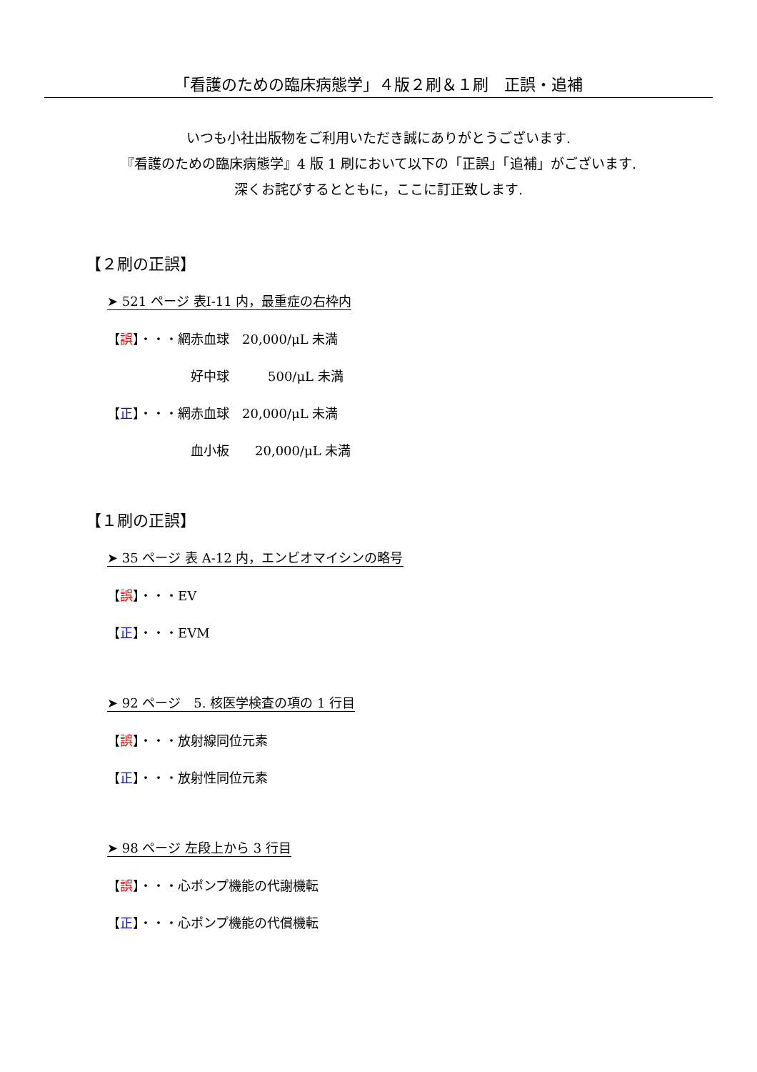「看護のための臨床病態学」４版２刷＆１刷　正誤・追補
いつも小社出版物をご利用いただき誠にありがとうございます.
『看護のための臨床病態学』4 版 1 刷において以下の「正誤」「追補」がございます.
深くお詫びするとともに，ここに訂正致します.
【２刷の正誤】
➤ 521 ページ 表Ⅰ-11 内，最重症の右枠内
【誤】・・・網赤血球　20,000/μL 未満
好中球　　　500/μL 未満
【正】・・・網赤血球　20,000/μL 未満
血小板　　20,000/μL 未満
【１刷の正誤】
➤ 35 ページ 表 A-12 内，エンビオマイシンの略号
【誤】・・・EV
【正】・・・EVM
➤ 92 ページ　5. 核医学検査の項の 1 行目
【誤】・・・放射線同位元素
【正】・・・放射性同位元素
➤ 98 ページ 左段上から 3 行目
【誤】・・・心ポンプ機能の代謝機転
【正】・・・心ポンプ機能の代償機転